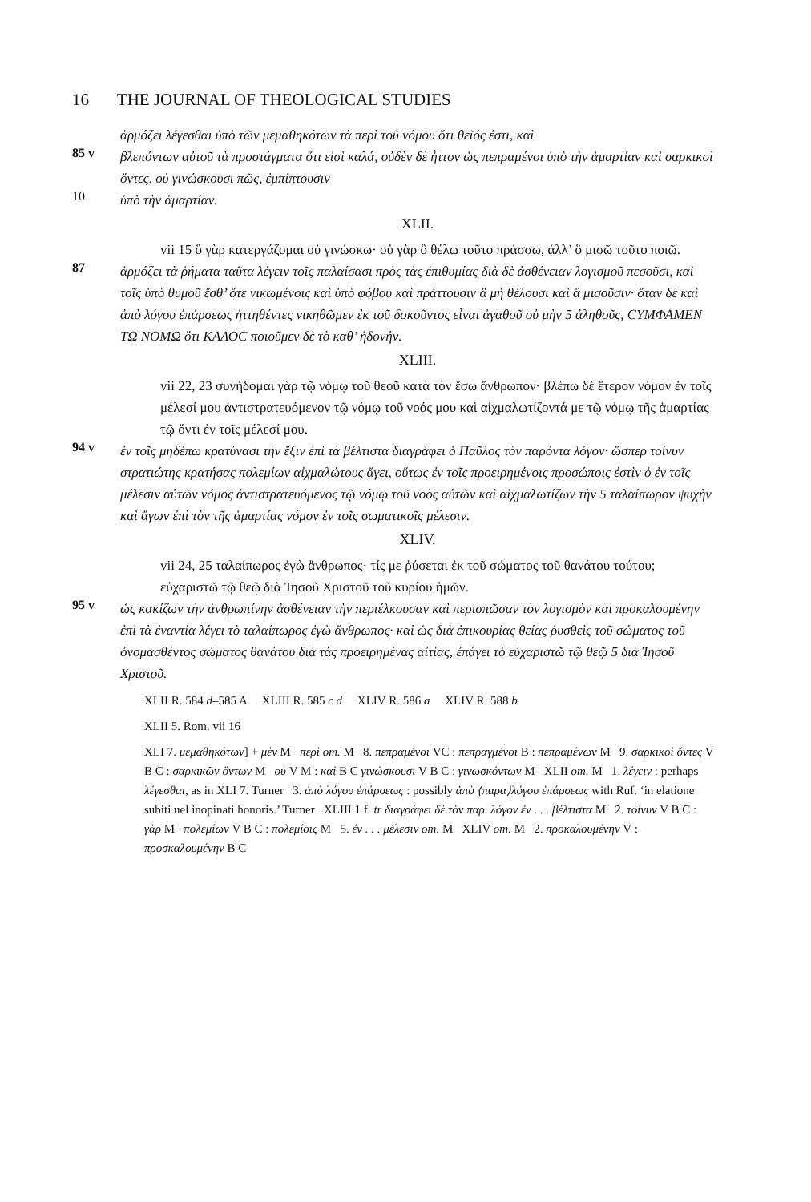16 THE JOURNAL OF THEOLOGICAL STUDIES
ἁρμόζει λέγεσθαι ὑπὸ τῶν μεμαθηκότων τὰ περὶ τοῦ νόμου ὅτι θεῖός ἐστι, καὶ
85 v
βλεπόντων αὐτοῦ τὰ προστάγματα ὅτι εἰσὶ καλά, οὐδὲν δὲ ἧττον ὡς πεπραμένοι ὑπὸ τὴν ἁμαρτίαν καὶ σαρκικοὶ ὄντες, οὐ γινώσκουσι πῶς, ἐμπίπτουσιν
10
ὑπὸ τὴν ἁμαρτίαν.
XLII.
vii 15 ὃ γὰρ κατεργάζομαι οὐ γινώσκω· οὐ γὰρ ὃ θέλω τοῦτο πράσσω, ἀλλ’ ὃ μισῶ τοῦτο ποιῶ.
87
ἁρμόζει τὰ ῥήματα ταῦτα λέγειν τοῖς παλαίσασι πρὸς τὰς ἐπιθυμίας διὰ δὲ ἀσθένειαν λογισμοῦ πεσοῦσι, καὶ τοῖς ὑπὸ θυμοῦ ἔσθ’ ὅτε νικωμένοις καὶ ὑπὸ φόβου καὶ πράττουσιν ἃ μὴ θέλουσι καὶ ἃ μισοῦσιν· ὅταν δὲ καὶ ἀπὸ λόγου ἐπάρσεως ἡττηθέντες νικηθῶμεν ἐκ τοῦ δοκοῦντος εἶναι ἀγαθοῦ οὐ μὴν 5 ἀληθοῦς, ϹΥΜΦΑΜΕΝ ΤΩ ΝΟΜΩ ὅτι ΚΑΛΟϹ ποιοῦμεν δὲ τὸ καθ’ ἡδονήν.
XLIII.
vii 22, 23 συνήδομαι γὰρ τῷ νόμῳ τοῦ θεοῦ κατὰ τὸν ἔσω ἄνθρωπον· βλέπω δὲ ἕτερον νόμον ἐν τοῖς μέλεσί μου ἀντιστρατευόμενον τῷ νόμῳ τοῦ νοός μου καὶ αἰχμαλωτίζοντά με τῷ νόμῳ τῆς ἁμαρτίας τῷ ὄντι ἐν τοῖς μέλεσί μου.
94 v
ἐν τοῖς μηδέπω κρατύνασι τὴν ἕξιν ἐπὶ τὰ βέλτιστα διαγράφει ὁ Παῦλος τὸν παρόντα λόγον· ὥσπερ τοίνυν στρατιώτης κρατήσας πολεμίων αἰχμαλώτους ἄγει, οὕτως ἐν τοῖς προειρημένοις προσώποις ἐστὶν ὁ ἐν τοῖς μέλεσιν αὐτῶν νόμος ἀντιστρατευόμενος τῷ νόμῳ τοῦ νοὸς αὐτῶν καὶ αἰχμαλωτίζων τὴν 5 ταλαίπωρον ψυχὴν καὶ ἄγων ἐπὶ τὸν τῆς ἁμαρτίας νόμον ἐν τοῖς σωματικοῖς μέλεσιν.
XLIV.
vii 24, 25 ταλαίπωρος ἐγὼ ἄνθρωπος· τίς με ῥύσεται ἐκ τοῦ σώματος τοῦ θανάτου τούτου; εὐχαριστῶ τῷ θεῷ διὰ Ἰησοῦ Χριστοῦ τοῦ κυρίου ἡμῶν.
95 v
ὡς κακίζων τὴν ἀνθρωπίνην ἀσθένειαν τὴν περιέλκουσαν καὶ περισπῶσαν τὸν λογισμὸν καὶ προκαλουμένην ἐπὶ τὰ ἐναντία λέγει τὸ ταλαίπωρος ἐγὼ ἄνθρωπος· καὶ ὡς διὰ ἐπικουρίας θείας ῥυσθεὶς τοῦ σώματος τοῦ ὀνομασθέντος σώματος θανάτου διὰ τὰς προειρημένας αἰτίας, ἐπάγει τὸ εὐχαριστῶ τῷ θεῷ 5 διὰ Ἰησοῦ Χριστοῦ.
XLII R. 584 d–585 A XLIII R. 585 c d XLIV R. 586 a XLIV R. 588 b
XLII 5. Rom. vii 16
XLI 7. μεμαθηκότων] + μὲν M περὶ om. M 8. πεπραμένοι VC : πεπραγμένοι B : πεπραμένων M 9. σαρκικοὶ ὄντες V B C : σαρκικῶν ὄντων M οὐ V M : καὶ B C γινώσκουσι V B C : γινωσκόντων M XLII om. M 1. λέγειν : perhaps λέγεσθαι, as in XLI 7. Turner 3. ἀπὸ λόγου ἐπάρσεως : possibly ἀπὸ ⟨παρα⟩λόγου ἐπάρσεως with Ruf. ‘in elatione subiti uel inopinati honoris.’ Turner XLIII 1 f. tr διαγράφει δὲ τὸν παρ. λόγον ἐν . . . βέλτιστα M 2. τοίνυν V B C : γὰρ M πολεμίων V B C : πολεμίοις M 5. ἐν . . . μέλεσιν om. M XLIV om. M 2. προκαλουμένην V : προσκαλουμένην B C